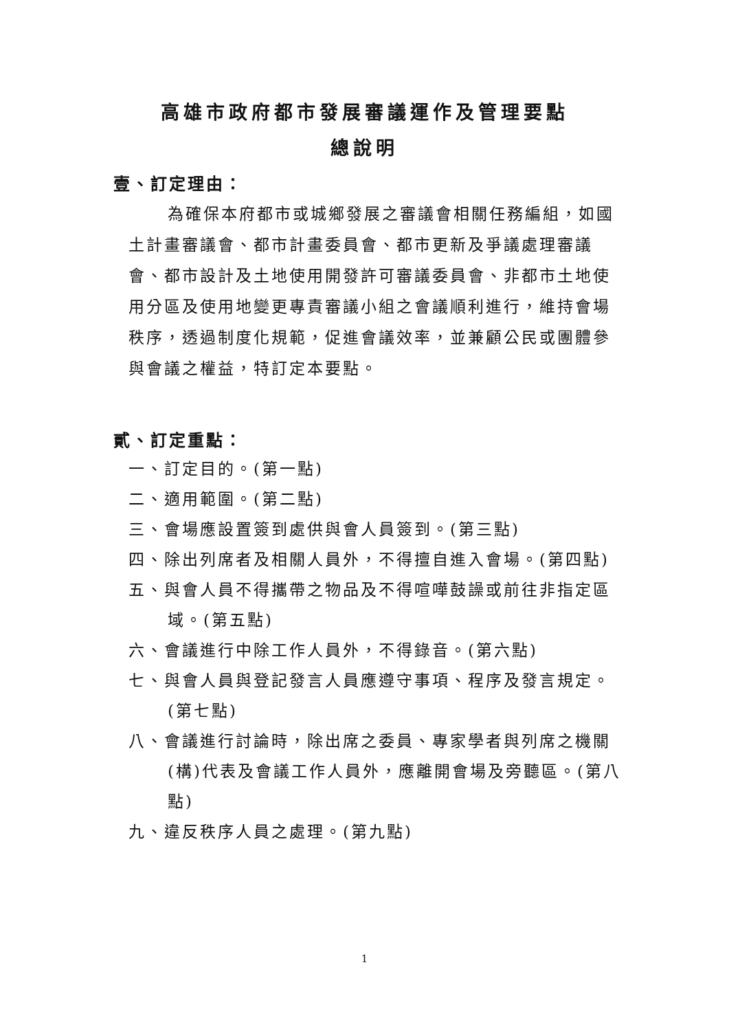高雄市政府都市發展審議運作及管理要點
總說明
壹、訂定理由：
為確保本府都市或城鄉發展之審議會相關任務編組，如國土計畫審議會、都市計畫委員會、都市更新及爭議處理審議會、都市設計及土地使用開發許可審議委員會、非都市土地使用分區及使用地變更專責審議小組之會議順利進行，維持會場秩序，透過制度化規範，促進會議效率，並兼顧公民或團體參與會議之權益，特訂定本要點。
貳、訂定重點：
一、訂定目的。(第一點)
二、適用範圍。(第二點)
三、會場應設置簽到處供與會人員簽到。(第三點)
四、除出列席者及相關人員外，不得擅自進入會場。(第四點)
五、與會人員不得攜帶之物品及不得喧嘩鼓譟或前往非指定區域。(第五點)
六、會議進行中除工作人員外，不得錄音。(第六點)
七、與會人員與登記發言人員應遵守事項、程序及發言規定。(第七點)
八、會議進行討論時，除出席之委員、專家學者與列席之機關(構)代表及會議工作人員外，應離開會場及旁聽區。(第八點)
九、違反秩序人員之處理。(第九點)
1